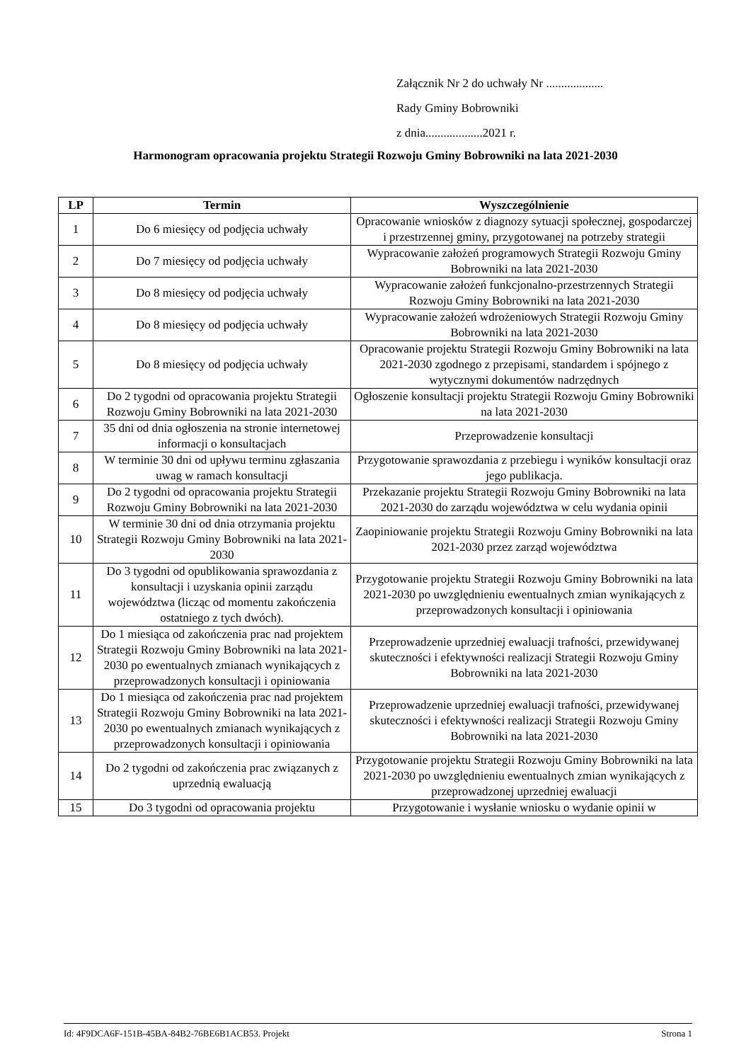Załącznik Nr 2 do uchwały Nr ...................
Rady Gminy Bobrowniki
z dnia...................2021 r.
Harmonogram opracowania projektu Strategii Rozwoju Gminy Bobrowniki na lata 2021-2030
| LP | Termin | Wyszczególnienie |
| --- | --- | --- |
| 1 | Do 6 miesięcy od podjęcia uchwały | Opracowanie wniosków z diagnozy sytuacji społecznej, gospodarczej i przestrzennej gminy, przygotowanej na potrzeby strategii |
| 2 | Do 7 miesięcy od podjęcia uchwały | Wypracowanie założeń programowych Strategii Rozwoju Gminy Bobrowniki na lata 2021-2030 |
| 3 | Do 8 miesięcy od podjęcia uchwały | Wypracowanie założeń funkcjonalno-przestrzennych Strategii Rozwoju Gminy Bobrowniki na lata 2021-2030 |
| 4 | Do 8 miesięcy od podjęcia uchwały | Wypracowanie założeń wdrożeniowych Strategii Rozwoju Gminy Bobrowniki na lata 2021-2030 |
| 5 | Do 8 miesięcy od podjęcia uchwały | Opracowanie projektu Strategii Rozwoju Gminy Bobrowniki na lata 2021-2030 zgodnego z przepisami, standardem i spójnego z wytycznymi dokumentów nadrzędnych |
| 6 | Do 2 tygodni od opracowania projektu Strategii Rozwoju Gminy Bobrowniki na lata 2021-2030 | Ogłoszenie konsultacji projektu Strategii Rozwoju Gminy Bobrowniki na lata 2021-2030 |
| 7 | 35 dni od dnia ogłoszenia na stronie internetowej informacji o konsultacjach | Przeprowadzenie konsultacji |
| 8 | W terminie 30 dni od upływu terminu zgłaszania uwag w ramach konsultacji | Przygotowanie sprawozdania z przebiegu i wyników konsultacji oraz jego publikacja. |
| 9 | Do 2 tygodni od opracowania projektu Strategii Rozwoju Gminy Bobrowniki na lata 2021-2030 | Przekazanie projektu Strategii Rozwoju Gminy Bobrowniki na lata 2021-2030 do zarządu województwa w celu wydania opinii |
| 10 | W terminie 30 dni od dnia otrzymania projektu Strategii Rozwoju Gminy Bobrowniki na lata 2021-2030 | Zaopiniowanie projektu Strategii Rozwoju Gminy Bobrowniki na lata 2021-2030 przez zarząd województwa |
| 11 | Do 3 tygodni od opublikowania sprawozdania z konsultacji i uzyskania opinii zarządu województwa (licząc od momentu zakończenia ostatniego z tych dwóch). | Przygotowanie projektu Strategii Rozwoju Gminy Bobrowniki na lata 2021-2030 po uwzględnieniu ewentualnych zmian wynikających z przeprowadzonych konsultacji i opiniowania |
| 12 | Do 1 miesiąca od zakończenia prac nad projektem Strategii Rozwoju Gminy Bobrowniki na lata 2021-2030 po ewentualnych zmianach wynikających z przeprowadzonych konsultacji i opiniowania | Przeprowadzenie uprzedniej ewaluacji trafności, przewidywanej skuteczności i efektywności realizacji Strategii Rozwoju Gminy Bobrowniki na lata 2021-2030 |
| 13 | Do 1 miesiąca od zakończenia prac nad projektem Strategii Rozwoju Gminy Bobrowniki na lata 2021-2030 po ewentualnych zmianach wynikających z przeprowadzonych konsultacji i opiniowania | Przeprowadzenie uprzedniej ewaluacji trafności, przewidywanej skuteczności i efektywności realizacji Strategii Rozwoju Gminy Bobrowniki na lata 2021-2030 |
| 14 | Do 2 tygodni od zakończenia prac związanych z uprzednią ewaluacją | Przygotowanie projektu Strategii Rozwoju Gminy Bobrowniki na lata 2021-2030 po uwzględnieniu ewentualnych zmian wynikających z przeprowadzonej uprzedniej ewaluacji |
| 15 | Do 3 tygodni od opracowania projektu | Przygotowanie i wysłanie wniosku o wydanie opinii w |
Id: 4F9DCA6F-151B-45BA-84B2-76BE6B1ACB53. Projekt Strona 1